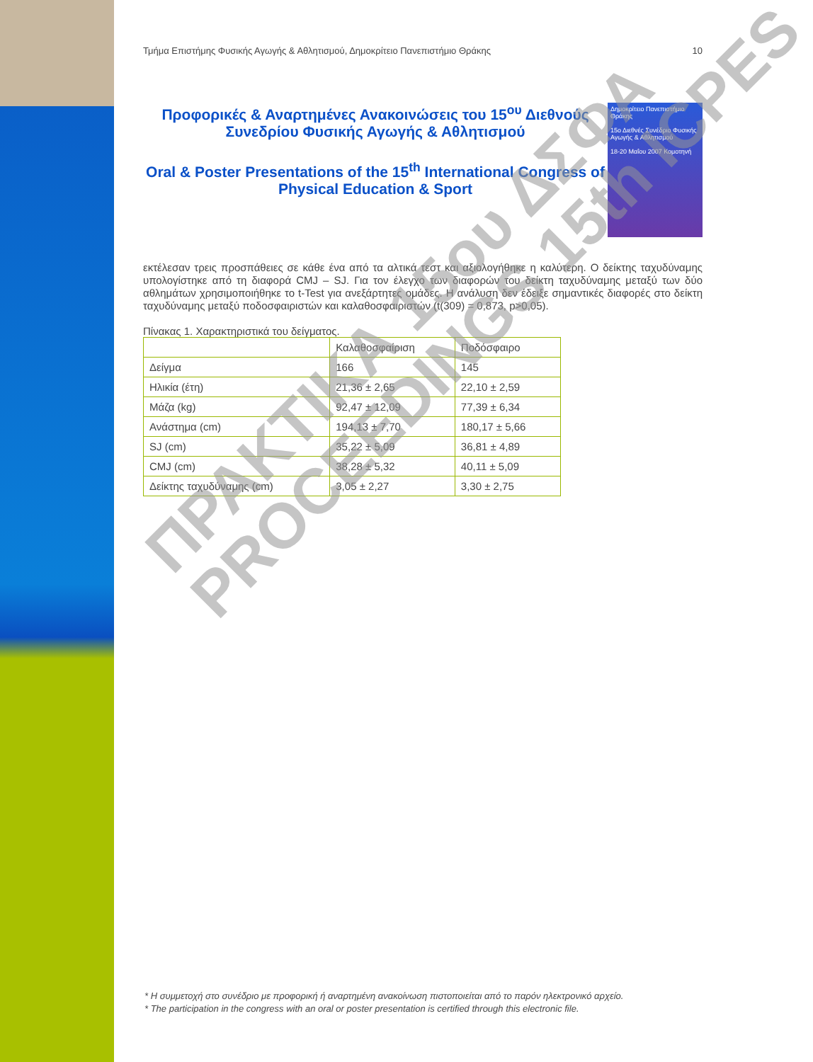Τμήμα Επιστήμης Φυσικής Αγωγής & Αθλητισμού, Δημοκρίτειο Πανεπιστήμιο Θράκης 10
Προφορικές & Αναρτημένες Ανακοινώσεις του 15<sup>ου</sup> Διεθνούς Συνεδρίου Φυσικής Αγωγής & Αθλητισμού
Oral & Poster Presentations of the 15<sup>th</sup> International Congress of Physical Education & Sport
Δημοκρίτειο Πανεπιστήμιο Θράκης
15ο Διεθνές Συνέδριο Φυσικής Αγωγής & Αθλητισμού
18-20 Μαΐου 2007 Κομοτηνή
εκτέλεσαν τρεις προσπάθειες σε κάθε ένα από τα αλτικά τεστ και αξιολογήθηκε η καλύτερη. Ο δείκτης ταχυδύναμης υπολογίστηκε από τη διαφορά CMJ – SJ. Για τον έλεγχο των διαφορών του δείκτη ταχυδύναμης μεταξύ των δύο αθλημάτων χρησιμοποιήθηκε το t-Test για ανεξάρτητες ομάδες. Η ανάλυση δεν έδειξε σημαντικές διαφορές στο δείκτη ταχυδύναμης μεταξύ ποδοσφαιριστών και καλαθοσφαιριστών (t(309) = 0,873, p>0,05).
Πίνακας 1. Χαρακτηριστικά του δείγματος.
| | Καλαθοσφαίριση | Ποδόσφαιρο |
| --- | --- | --- |
| Δείγμα | 166 | 145 |
| Ηλικία (έτη) | 21,36 ± 2,65 | 22,10 ± 2,59 |
| Μάζα (kg) | 92,47 ± 12,09 | 77,39 ± 6,34 |
| Ανάστημα (cm) | 194,13 ± 7,70 | 180,17 ± 5,66 |
| SJ (cm) | 35,22 ± 5,09 | 36,81 ± 4,89 |
| CMJ (cm) | 38,28 ± 5,32 | 40,11 ± 5,09 |
| Δείκτης ταχυδύναμης (cm) | 3,05 ± 2,27 | 3,30 ± 2,75 |
ΠΡΑΚΤΙΚΑ 15ου ΔΣΦΑ
PROCEEDINGS 15th ICPES
* Η συμμετοχή στο συνέδριο με προφορική ή αναρτημένη ανακοίνωση πιστοποιείται από το παρόν ηλεκτρονικό αρχείο.
* The participation in the congress with an oral or poster presentation is certified through this electronic file.